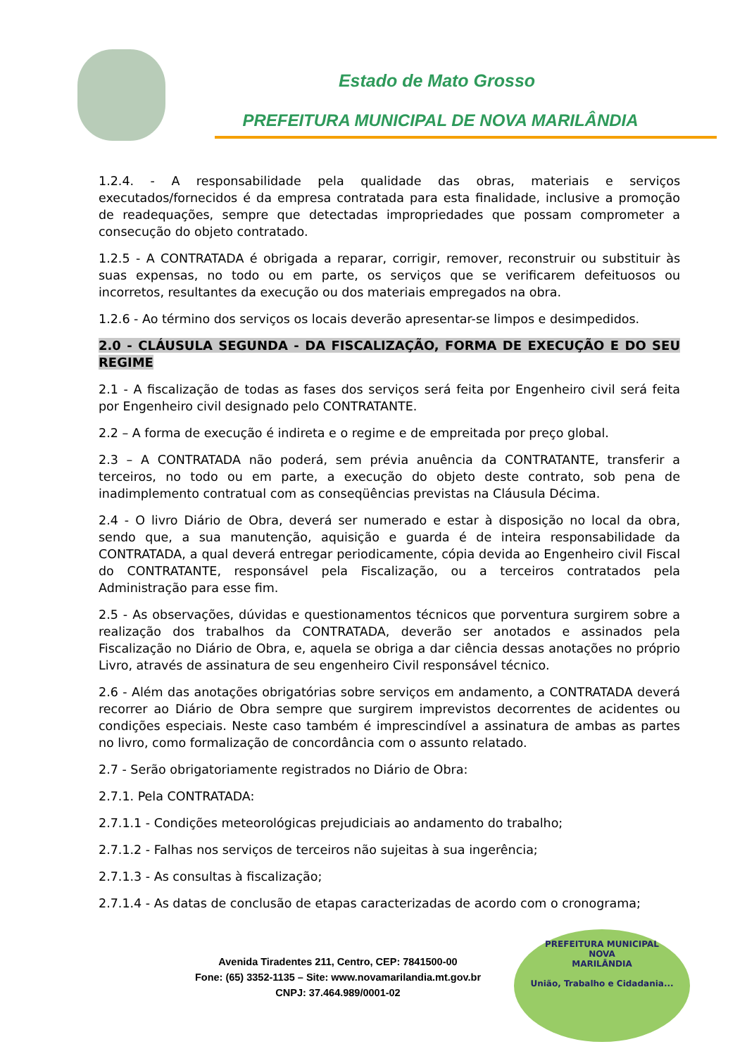Estado de Mato Grosso
PREFEITURA MUNICIPAL DE NOVA MARILÂNDIA
1.2.4. - A responsabilidade pela qualidade das obras, materiais e serviços executados/fornecidos é da empresa contratada para esta finalidade, inclusive a promoção de readequações, sempre que detectadas impropriedades que possam comprometer a consecução do objeto contratado.
1.2.5 - A CONTRATADA é obrigada a reparar, corrigir, remover, reconstruir ou substituir às suas expensas, no todo ou em parte, os serviços que se verificarem defeituosos ou incorretos, resultantes da execução ou dos materiais empregados na obra.
1.2.6 - Ao término dos serviços os locais deverão apresentar-se limpos e desimpedidos.
2.0 - CLÁUSULA SEGUNDA - DA FISCALIZAÇÃO, FORMA DE EXECUÇÃO E DO SEU REGIME
2.1 - A fiscalização de todas as fases dos serviços será feita por Engenheiro civil será feita por Engenheiro civil designado pelo CONTRATANTE.
2.2 – A forma de execução é indireta e o regime e de empreitada por preço global.
2.3 – A CONTRATADA não poderá, sem prévia anuência da CONTRATANTE, transferir a terceiros, no todo ou em parte, a execução do objeto deste contrato, sob pena de inadimplemento contratual com as conseqüências previstas na Cláusula Décima.
2.4 - O livro Diário de Obra, deverá ser numerado e estar à disposição no local da obra, sendo que, a sua manutenção, aquisição e guarda é de inteira responsabilidade da CONTRATADA, a qual deverá entregar periodicamente, cópia devida ao Engenheiro civil Fiscal do CONTRATANTE, responsável pela Fiscalização, ou a terceiros contratados pela Administração para esse fim.
2.5 - As observações, dúvidas e questionamentos técnicos que porventura surgirem sobre a realização dos trabalhos da CONTRATADA, deverão ser anotados e assinados pela Fiscalização no Diário de Obra, e, aquela se obriga a dar ciência dessas anotações no próprio Livro, através de assinatura de seu engenheiro Civil responsável técnico.
2.6 - Além das anotações obrigatórias sobre serviços em andamento, a CONTRATADA deverá recorrer ao Diário de Obra sempre que surgirem imprevistos decorrentes de acidentes ou condições especiais. Neste caso também é imprescindível a assinatura de ambas as partes no livro, como formalização de concordância com o assunto relatado.
2.7 - Serão obrigatoriamente registrados no Diário de Obra:
2.7.1. Pela CONTRATADA:
2.7.1.1 - Condições meteorológicas prejudiciais ao andamento do trabalho;
2.7.1.2 - Falhas nos serviços de terceiros não sujeitas à sua ingerência;
2.7.1.3 - As consultas à fiscalização;
2.7.1.4 - As datas de conclusão de etapas caracterizadas de acordo com o cronograma;
Avenida Tiradentes 211, Centro, CEP: 7841500-00
Fone: (65) 3352-1135 – Site: www.novamarilandia.mt.gov.br
CNPJ: 37.464.989/0001-02
PREFEITURA MUNICIPAL
NOVA
MARILÂNDIA
União, Trabalho e Cidadania...